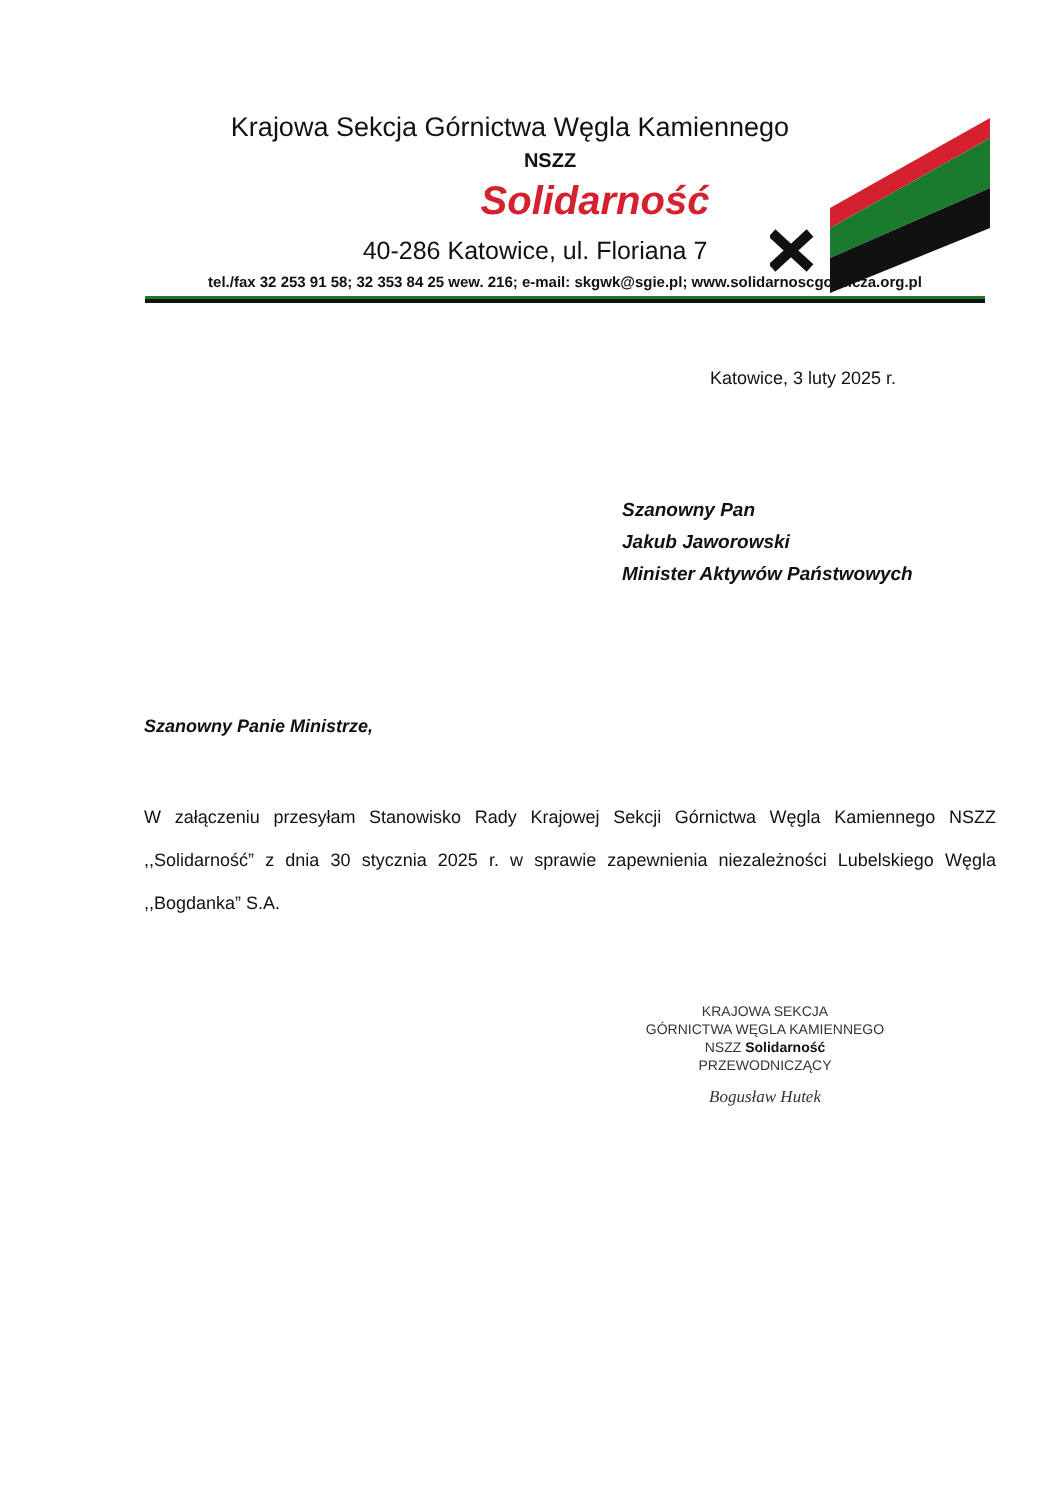Krajowa Sekcja Górnictwa Węgla Kamiennego
NSZZ
Solidarność
40-286 Katowice, ul. Floriana 7
tel./fax 32 253 91 58; 32 353 84 25 wew. 216; e-mail: skgwk@sgie.pl; www.solidarnoscgornicza.org.pl
Katowice, 3 luty 2025 r.
Szanowny Pan
Jakub Jaworowski
Minister Aktywów Państwowych
Szanowny Panie Ministrze,
W załączeniu przesyłam Stanowisko Rady Krajowej Sekcji Górnictwa Węgla Kamiennego NSZZ ,,Solidarność” z dnia 30 stycznia 2025 r. w sprawie zapewnienia niezależności Lubelskiego Węgla ,,Bogdanka” S.A.
KRAJOWA SEKCJA
GÓRNICTWA WĘGLA KAMIENNEGO
NSZZ Solidarność
PRZEWODNICZĄCY
Bogusław Hutek